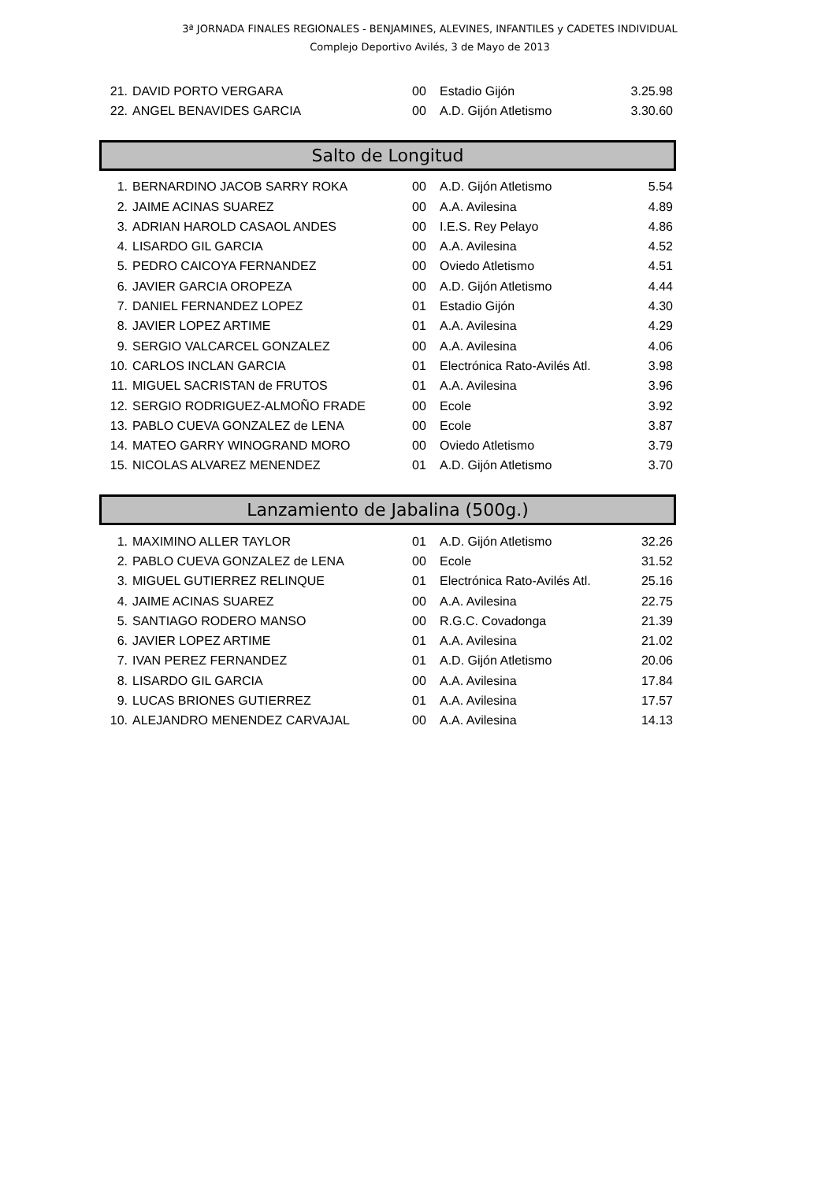3ª JORNADA FINALES REGIONALES - BENJAMINES, ALEVINES, INFANTILES y CADETES INDIVIDUAL
Complejo Deportivo Avilés, 3 de Mayo de 2013
| 21. | DAVID PORTO VERGARA | 00 | Estadio Gijón | 3.25.98 |
| 22. | ANGEL BENAVIDES GARCIA | 00 | A.D. Gijón Atletismo | 3.30.60 |
Salto de Longitud
| 1. | BERNARDINO JACOB SARRY ROKA | 00 | A.D. Gijón Atletismo | 5.54 |
| 2. | JAIME ACINAS SUAREZ | 00 | A.A. Avilesina | 4.89 |
| 3. | ADRIAN HAROLD CASAOL ANDES | 00 | I.E.S. Rey Pelayo | 4.86 |
| 4. | LISARDO GIL GARCIA | 00 | A.A. Avilesina | 4.52 |
| 5. | PEDRO CAICOYA FERNANDEZ | 00 | Oviedo Atletismo | 4.51 |
| 6. | JAVIER GARCIA OROPEZA | 00 | A.D. Gijón Atletismo | 4.44 |
| 7. | DANIEL FERNANDEZ LOPEZ | 01 | Estadio Gijón | 4.30 |
| 8. | JAVIER LOPEZ ARTIME | 01 | A.A. Avilesina | 4.29 |
| 9. | SERGIO VALCARCEL GONZALEZ | 00 | A.A. Avilesina | 4.06 |
| 10. | CARLOS INCLAN GARCIA | 01 | Electrónica Rato-Avilés Atl. | 3.98 |
| 11. | MIGUEL SACRISTAN de FRUTOS | 01 | A.A. Avilesina | 3.96 |
| 12. | SERGIO RODRIGUEZ-ALMOÑO FRADE | 00 | Ecole | 3.92 |
| 13. | PABLO CUEVA GONZALEZ de LENA | 00 | Ecole | 3.87 |
| 14. | MATEO GARRY WINOGRAND MORO | 00 | Oviedo Atletismo | 3.79 |
| 15. | NICOLAS ALVAREZ MENENDEZ | 01 | A.D. Gijón Atletismo | 3.70 |
Lanzamiento de Jabalina (500g.)
| 1. | MAXIMINO ALLER TAYLOR | 01 | A.D. Gijón Atletismo | 32.26 |
| 2. | PABLO CUEVA GONZALEZ de LENA | 00 | Ecole | 31.52 |
| 3. | MIGUEL GUTIERREZ RELINQUE | 01 | Electrónica Rato-Avilés Atl. | 25.16 |
| 4. | JAIME ACINAS SUAREZ | 00 | A.A. Avilesina | 22.75 |
| 5. | SANTIAGO RODERO MANSO | 00 | R.G.C. Covadonga | 21.39 |
| 6. | JAVIER LOPEZ ARTIME | 01 | A.A. Avilesina | 21.02 |
| 7. | IVAN PEREZ FERNANDEZ | 01 | A.D. Gijón Atletismo | 20.06 |
| 8. | LISARDO GIL GARCIA | 00 | A.A. Avilesina | 17.84 |
| 9. | LUCAS BRIONES GUTIERREZ | 01 | A.A. Avilesina | 17.57 |
| 10. | ALEJANDRO MENENDEZ CARVAJAL | 00 | A.A. Avilesina | 14.13 |